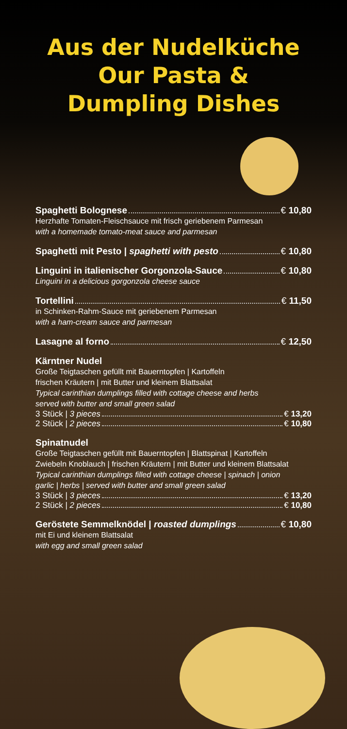Aus der Nudelküche
Our Pasta &
Dumpling Dishes
Spaghetti Bolognese € 10,80
Herzhafte Tomaten-Fleischsauce mit frisch geriebenem Parmesan
with a homemade tomato-meat sauce and parmesan
Spaghetti mit Pesto | spaghetti with pesto € 10,80
Linguini in italienischer Gorgonzola-Sauce € 10,80
Linguini in a delicious gorgonzola cheese sauce
Tortellini € 11,50
in Schinken-Rahm-Sauce mit geriebenem Parmesan
with a ham-cream sauce and parmesan
Lasagne al forno € 12,50
Kärntner Nudel
Große Teigtaschen gefüllt mit Bauerntopfen | Kartoffeln
frischen Kräutern | mit Butter und kleinem Blattsalat
Typical carinthian dumplings filled with cottage cheese and herbs
served with butter and small green salad
3 Stück | 3 pieces € 13,20
2 Stück | 2 pieces € 10,80
Spinatnudel
Große Teigtaschen gefüllt mit Bauerntopfen | Blattspinat | Kartoffeln
Zwiebeln Knoblauch | frischen Kräutern | mit Butter und kleinem Blattsalat
Typical carinthian dumplings filled with cottage cheese | spinach | onion
garlic | herbs | served with butter and small green salad
3 Stück | 3 pieces € 13,20
2 Stück | 2 pieces € 10,80
Geröstete Semmelknödel | roasted dumplings € 10,80
mit Ei und kleinem Blattsalat
with egg and small green salad